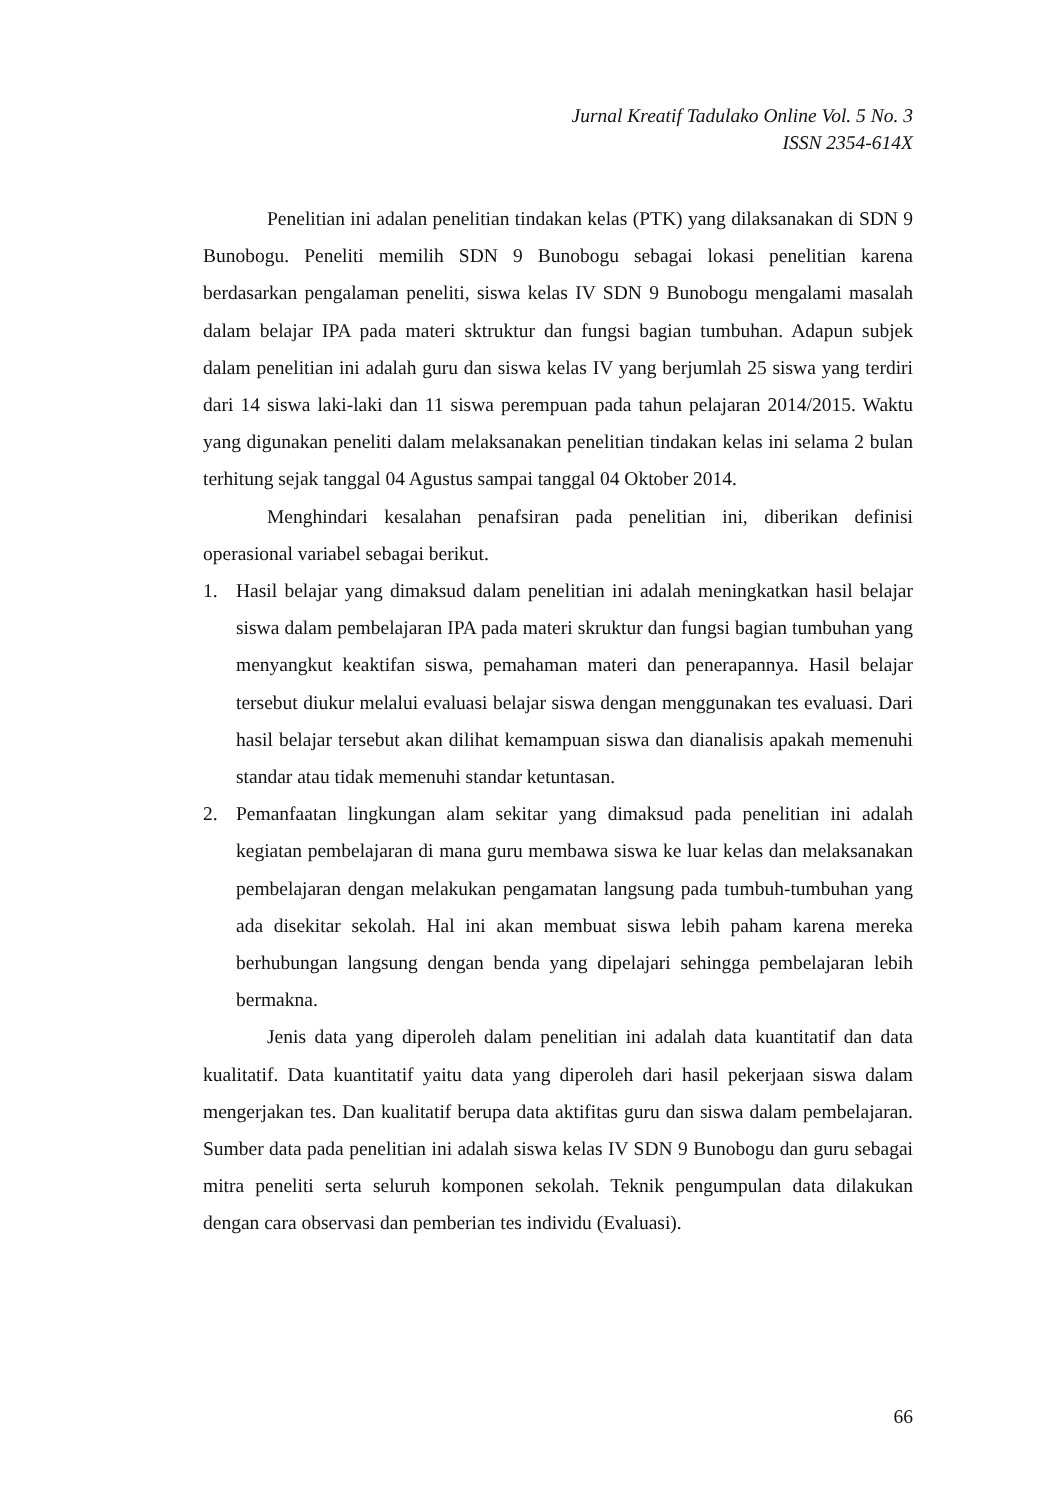Jurnal Kreatif Tadulako Online Vol. 5 No. 3
ISSN 2354-614X
Penelitian ini adalan penelitian tindakan kelas (PTK) yang dilaksanakan di SDN 9 Bunobogu. Peneliti memilih SDN 9 Bunobogu sebagai lokasi penelitian karena berdasarkan pengalaman peneliti, siswa kelas IV SDN 9 Bunobogu mengalami masalah dalam belajar IPA pada materi sktruktur dan fungsi bagian tumbuhan. Adapun subjek dalam penelitian ini adalah guru dan siswa kelas IV yang berjumlah 25 siswa yang terdiri dari 14 siswa laki-laki dan 11 siswa perempuan pada tahun pelajaran 2014/2015. Waktu yang digunakan peneliti dalam melaksanakan penelitian tindakan kelas ini selama 2 bulan terhitung sejak tanggal 04 Agustus sampai tanggal 04 Oktober 2014.
Menghindari kesalahan penafsiran pada penelitian ini, diberikan definisi operasional variabel sebagai berikut.
1. Hasil belajar yang dimaksud dalam penelitian ini adalah meningkatkan hasil belajar siswa dalam pembelajaran IPA pada materi skruktur dan fungsi bagian tumbuhan yang menyangkut keaktifan siswa, pemahaman materi dan penerapannya. Hasil belajar tersebut diukur melalui evaluasi belajar siswa dengan menggunakan tes evaluasi. Dari hasil belajar tersebut akan dilihat kemampuan siswa dan dianalisis apakah memenuhi standar atau tidak memenuhi standar ketuntasan.
2. Pemanfaatan lingkungan alam sekitar yang dimaksud pada penelitian ini adalah kegiatan pembelajaran di mana guru membawa siswa ke luar kelas dan melaksanakan pembelajaran dengan melakukan pengamatan langsung pada tumbuh-tumbuhan yang ada disekitar sekolah. Hal ini akan membuat siswa lebih paham karena mereka berhubungan langsung dengan benda yang dipelajari sehingga pembelajaran lebih bermakna.
Jenis data yang diperoleh dalam penelitian ini adalah data kuantitatif dan data kualitatif. Data kuantitatif yaitu data yang diperoleh dari hasil pekerjaan siswa dalam mengerjakan tes. Dan kualitatif berupa data aktifitas guru dan siswa dalam pembelajaran. Sumber data pada penelitian ini adalah siswa kelas IV SDN 9 Bunobogu dan guru sebagai mitra peneliti serta seluruh komponen sekolah. Teknik pengumpulan data dilakukan dengan cara observasi dan pemberian tes individu (Evaluasi).
66